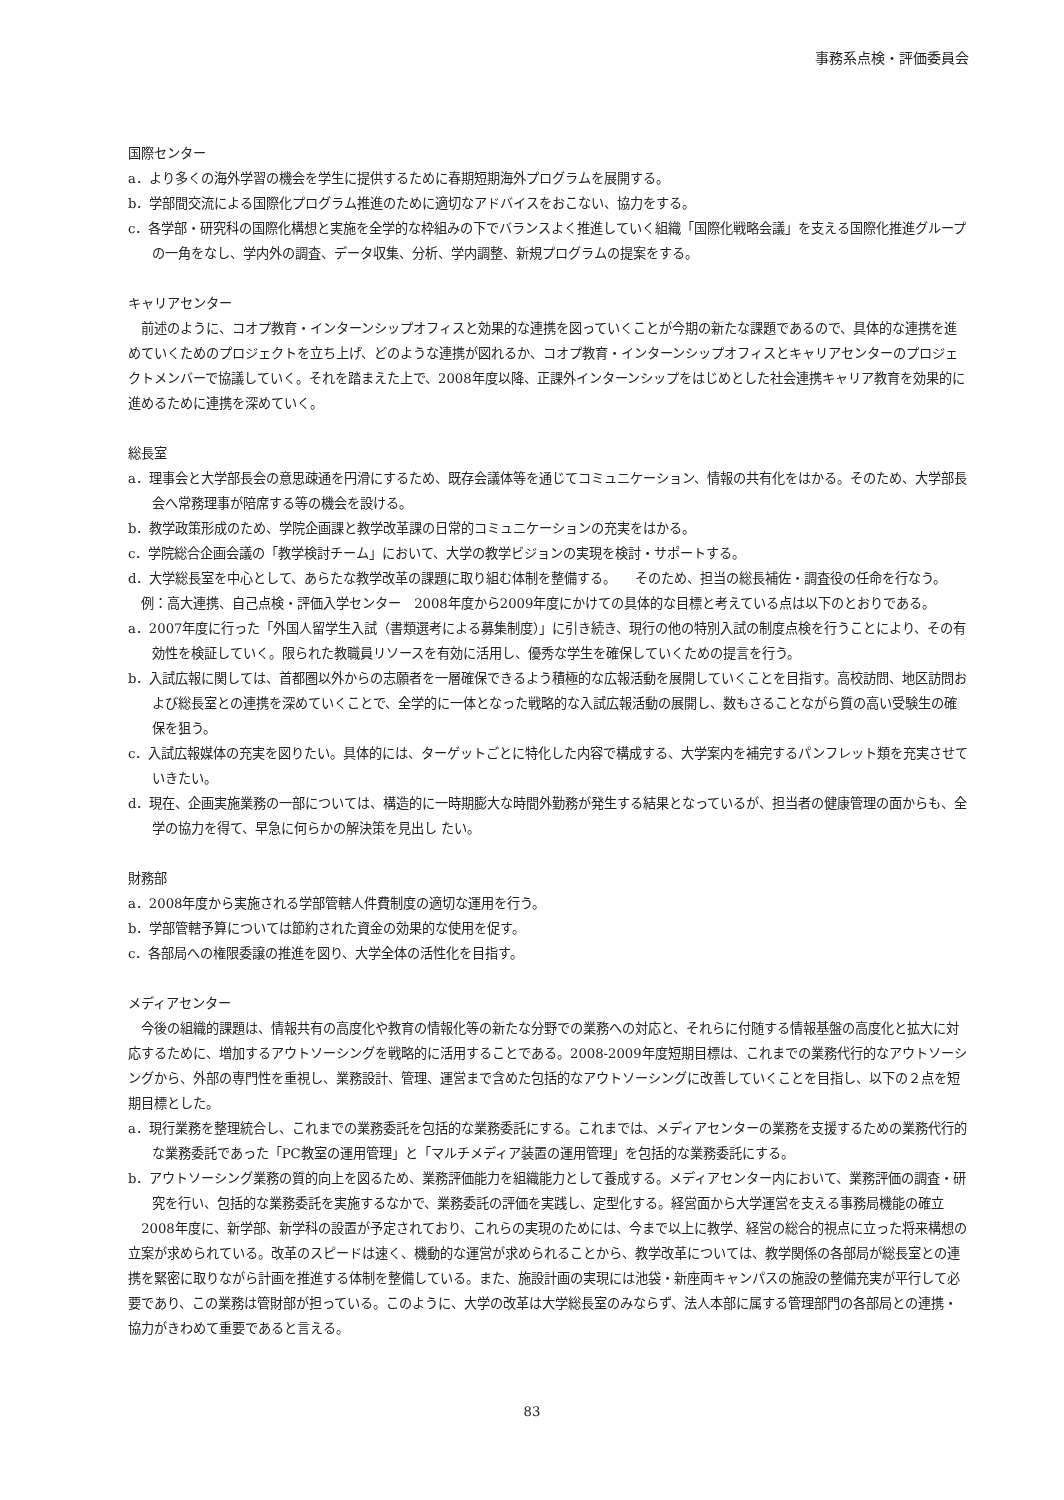事務系点検・評価委員会
国際センター
a．より多くの海外学習の機会を学生に提供するために春期短期海外プログラムを展開する。
b．学部間交流による国際化プログラム推進のために適切なアドバイスをおこない、協力をする。
c．各学部・研究科の国際化構想と実施を全学的な枠組みの下でバランスよく推進していく組織「国際化戦略会議」を支える国際化推進グループの一角をなし、学内外の調査、データ収集、分析、学内調整、新規プログラムの提案をする。
キャリアセンター
前述のように、コオプ教育・インターンシップオフィスと効果的な連携を図っていくことが今期の新たな課題であるので、具体的な連携を進めていくためのプロジェクトを立ち上げ、どのような連携が図れるか、コオプ教育・インターンシップオフィスとキャリアセンターのプロジェクトメンバーで協議していく。それを踏まえた上で、2008年度以降、正課外インターンシップをはじめとした社会連携キャリア教育を効果的に進めるために連携を深めていく。
総長室
a．理事会と大学部長会の意思疎通を円滑にするため、既存会議体等を通じてコミュニケーション、情報の共有化をはかる。そのため、大学部長会へ常務理事が陪席する等の機会を設ける。
b．教学政策形成のため、学院企画課と教学改革課の日常的コミュニケーションの充実をはかる。
c．学院総合企画会議の「教学検討チーム」において、大学の教学ビジョンの実現を検討・サポートする。
d．大学総長室を中心として、あらたな教学改革の課題に取り組む体制を整備する。　　そのため、担当の総長補佐・調査役の任命を行なう。
例：高大連携、自己点検・評価入学センター　2008年度から2009年度にかけての具体的な目標と考えている点は以下のとおりである。
a．2007年度に行った「外国人留学生入試（書類選考による募集制度）」に引き続き、現行の他の特別入試の制度点検を行うことにより、その有効性を検証していく。限られた教職員リソースを有効に活用し、優秀な学生を確保していくための提言を行う。
b．入試広報に関しては、首都圏以外からの志願者を一層確保できるよう積極的な広報活動を展開していくことを目指す。高校訪問、地区訪問および総長室との連携を深めていくことで、全学的に一体となった戦略的な入試広報活動の展開し、数もさることながら質の高い受験生の確保を狙う。
c．入試広報媒体の充実を図りたい。具体的には、ターゲットごとに特化した内容で構成する、大学案内を補完するパンフレット類を充実させていきたい。
d．現在、企画実施業務の一部については、構造的に一時期膨大な時間外勤務が発生する結果となっているが、担当者の健康管理の面からも、全学の協力を得て、早急に何らかの解決策を見出し たい。
財務部
a．2008年度から実施される学部管轄人件費制度の適切な運用を行う。
b．学部管轄予算については節約された資金の効果的な使用を促す。
c．各部局への権限委譲の推進を図り、大学全体の活性化を目指す。
メディアセンター
今後の組織的課題は、情報共有の高度化や教育の情報化等の新たな分野での業務への対応と、それらに付随する情報基盤の高度化と拡大に対応するために、増加するアウトソーシングを戦略的に活用することである。2008-2009年度短期目標は、これまでの業務代行的なアウトソーシングから、外部の専門性を重視し、業務設計、管理、運営まで含めた包括的なアウトソーシングに改善していくことを目指し、以下の２点を短期目標とした。
a．現行業務を整理統合し、これまでの業務委託を包括的な業務委託にする。これまでは、メディアセンターの業務を支援するための業務代行的な業務委託であった「PC教室の運用管理」と「マルチメディア装置の運用管理」を包括的な業務委託にする。
b．アウトソーシング業務の質的向上を図るため、業務評価能力を組織能力として養成する。メディアセンター内において、業務評価の調査・研究を行い、包括的な業務委託を実施するなかで、業務委託の評価を実践し、定型化する。経営面から大学運営を支える事務局機能の確立
2008年度に、新学部、新学科の設置が予定されており、これらの実現のためには、今まで以上に教学、経営の総合的視点に立った将来構想の立案が求められている。改革のスピードは速く、機動的な運営が求められることから、教学改革については、教学関係の各部局が総長室との連携を緊密に取りながら計画を推進する体制を整備している。また、施設計画の実現には池袋・新座両キャンパスの施設の整備充実が平行して必要であり、この業務は管財部が担っている。このように、大学の改革は大学総長室のみならず、法人本部に属する管理部門の各部局との連携・協力がきわめて重要であると言える。
83